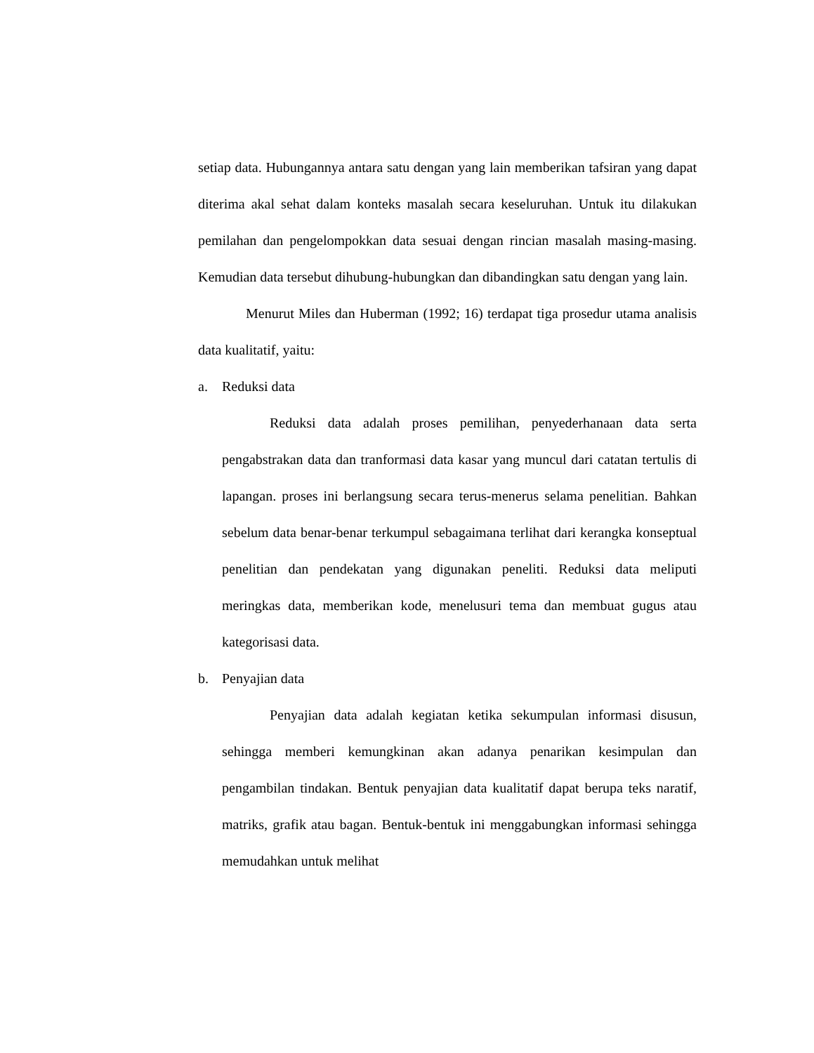setiap data. Hubungannya antara satu dengan yang lain memberikan tafsiran yang dapat diterima akal sehat dalam konteks masalah secara keseluruhan. Untuk itu dilakukan pemilahan dan pengelompokkan data sesuai dengan rincian masalah masing-masing. Kemudian data tersebut dihubung-hubungkan dan dibandingkan satu dengan yang lain.
Menurut Miles dan Huberman (1992; 16) terdapat tiga prosedur utama analisis data kualitatif, yaitu:
a. Reduksi data
Reduksi data adalah proses pemilihan, penyederhanaan data serta pengabstrakan data dan tranformasi data kasar yang muncul dari catatan tertulis di lapangan. proses ini berlangsung secara terus-menerus selama penelitian. Bahkan sebelum data benar-benar terkumpul sebagaimana terlihat dari kerangka konseptual penelitian dan pendekatan yang digunakan peneliti. Reduksi data meliputi meringkas data, memberikan kode, menelusuri tema dan membuat gugus atau kategorisasi data.
b. Penyajian data
Penyajian data adalah kegiatan ketika sekumpulan informasi disusun, sehingga memberi kemungkinan akan adanya penarikan kesimpulan dan pengambilan tindakan. Bentuk penyajian data kualitatif dapat berupa teks naratif, matriks, grafik atau bagan. Bentuk-bentuk ini menggabungkan informasi sehingga memudahkan untuk melihat